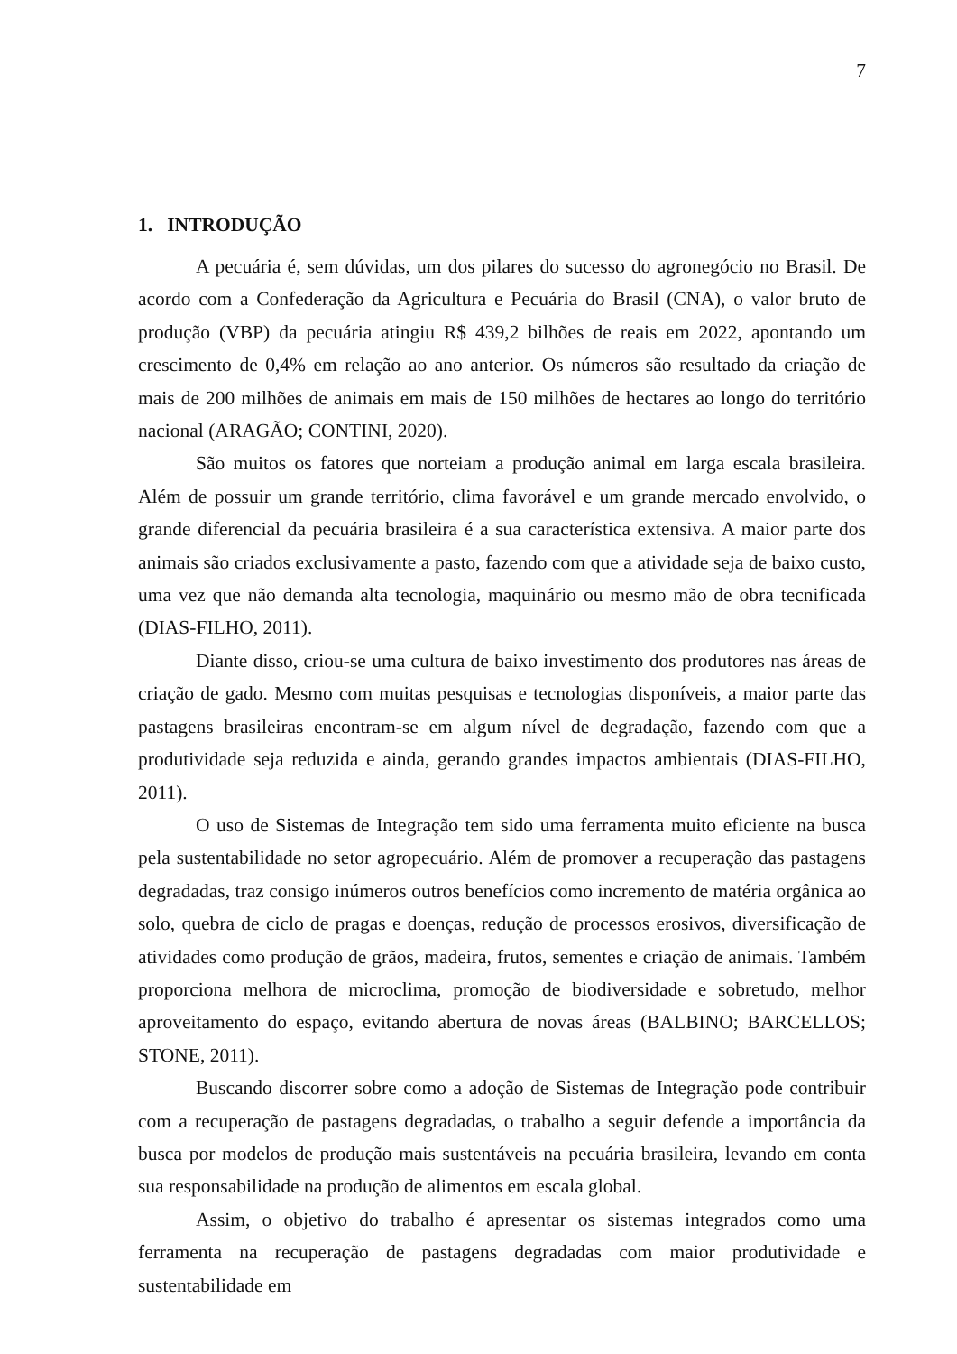7
1. INTRODUÇÃO
A pecuária é, sem dúvidas, um dos pilares do sucesso do agronegócio no Brasil. De acordo com a Confederação da Agricultura e Pecuária do Brasil (CNA), o valor bruto de produção (VBP) da pecuária atingiu R$ 439,2 bilhões de reais em 2022, apontando um crescimento de 0,4% em relação ao ano anterior. Os números são resultado da criação de mais de 200 milhões de animais em mais de 150 milhões de hectares ao longo do território nacional (ARAGÃO; CONTINI, 2020).
São muitos os fatores que norteiam a produção animal em larga escala brasileira. Além de possuir um grande território, clima favorável e um grande mercado envolvido, o grande diferencial da pecuária brasileira é a sua característica extensiva. A maior parte dos animais são criados exclusivamente a pasto, fazendo com que a atividade seja de baixo custo, uma vez que não demanda alta tecnologia, maquinário ou mesmo mão de obra tecnificada (DIAS-FILHO, 2011).
Diante disso, criou-se uma cultura de baixo investimento dos produtores nas áreas de criação de gado. Mesmo com muitas pesquisas e tecnologias disponíveis, a maior parte das pastagens brasileiras encontram-se em algum nível de degradação, fazendo com que a produtividade seja reduzida e ainda, gerando grandes impactos ambientais (DIAS-FILHO, 2011).
O uso de Sistemas de Integração tem sido uma ferramenta muito eficiente na busca pela sustentabilidade no setor agropecuário. Além de promover a recuperação das pastagens degradadas, traz consigo inúmeros outros benefícios como incremento de matéria orgânica ao solo, quebra de ciclo de pragas e doenças, redução de processos erosivos, diversificação de atividades como produção de grãos, madeira, frutos, sementes e criação de animais. Também proporciona melhora de microclima, promoção de biodiversidade e sobretudo, melhor aproveitamento do espaço, evitando abertura de novas áreas (BALBINO; BARCELLOS; STONE, 2011).
Buscando discorrer sobre como a adoção de Sistemas de Integração pode contribuir com a recuperação de pastagens degradadas, o trabalho a seguir defende a importância da busca por modelos de produção mais sustentáveis na pecuária brasileira, levando em conta sua responsabilidade na produção de alimentos em escala global.
Assim, o objetivo do trabalho é apresentar os sistemas integrados como uma ferramenta na recuperação de pastagens degradadas com maior produtividade e sustentabilidade em